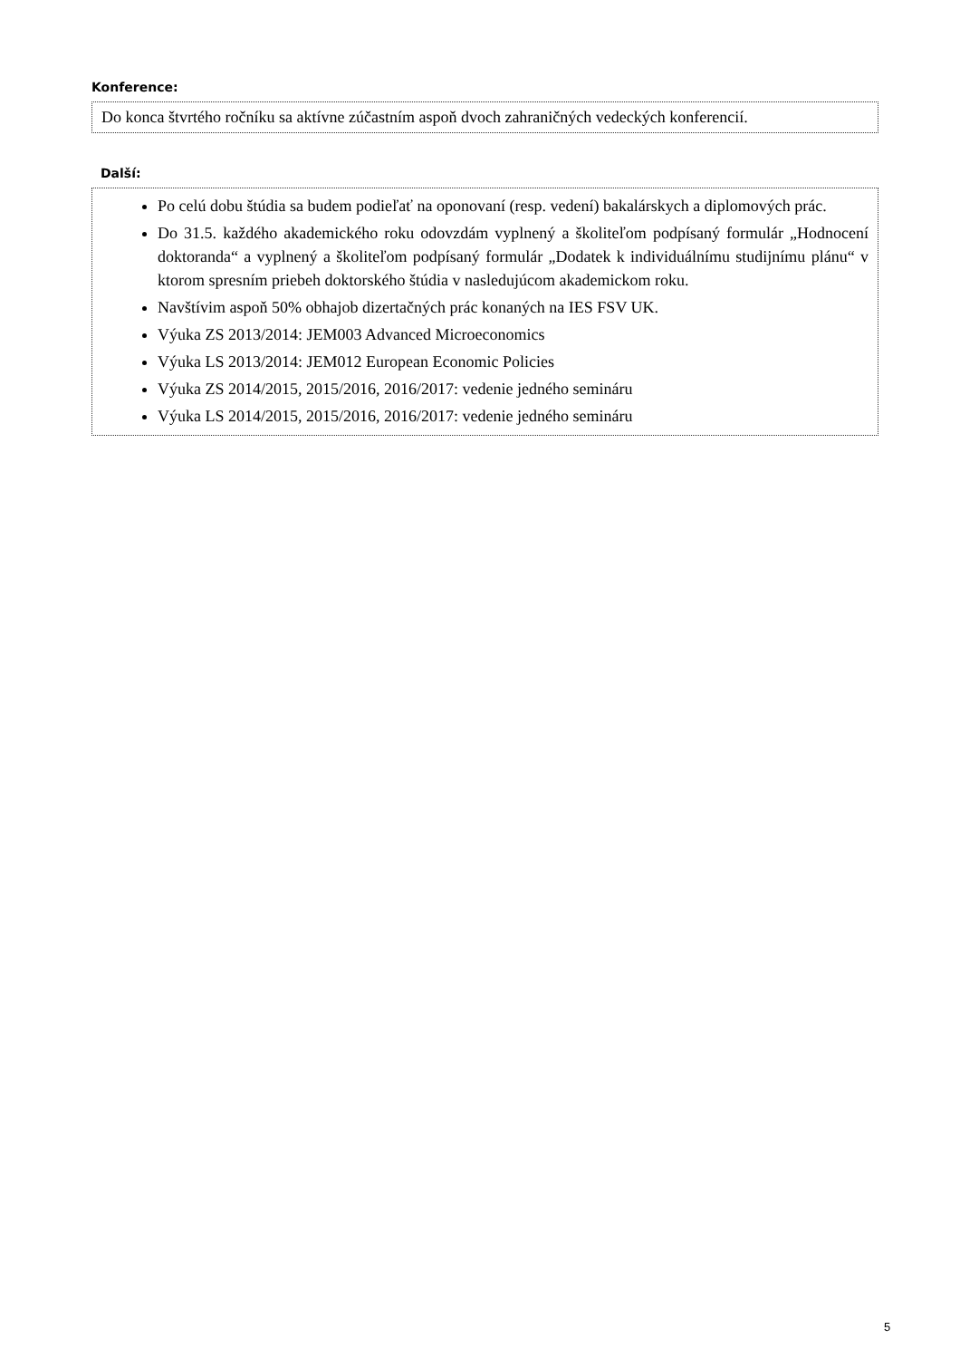Konference:
Do konca štvrtého ročníku sa aktívne zúčastním aspoň dvoch zahraničných vedeckých konferencií.
Další:
Po celú dobu štúdia sa budem podieľať na oponovaní (resp. vedení) bakalárskych a diplomových prác.
Do 31.5. každého akademického roku odovzdám vyplnený a školiteľom podpísaný formulár „Hodnocení doktoranda“ a vyplnený a školiteľom podpísaný formulár „Dodatek k individuálnímu studijnímu plánu“ v ktorom spresním priebeh doktorského štúdia v nasledujúcom akademickom roku.
Navštívim aspoň 50% obhajob dizertačných prác konaných na IES FSV UK.
Výuka ZS 2013/2014: JEM003 Advanced Microeconomics
Výuka LS 2013/2014: JEM012 European Economic Policies
Výuka ZS 2014/2015, 2015/2016, 2016/2017: vedenie jedného semináru
Výuka LS 2014/2015, 2015/2016, 2016/2017: vedenie jedného semináru
5